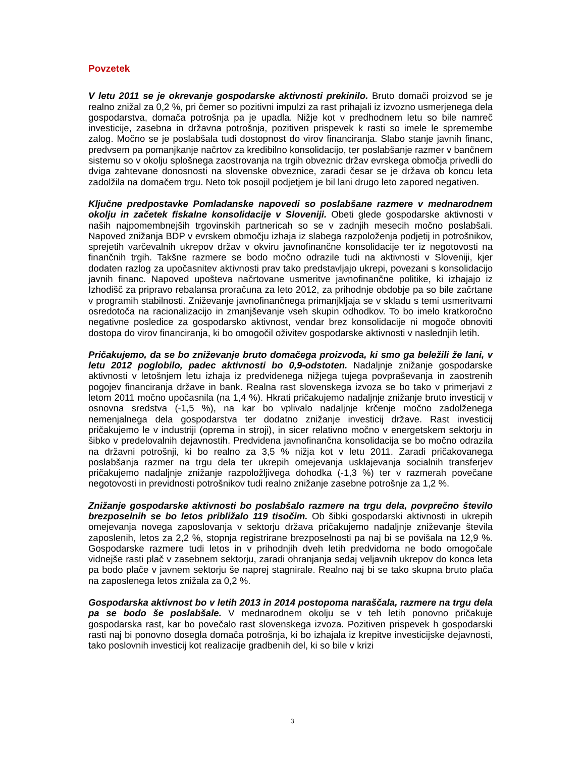Povzetek
V letu 2011 se je okrevanje gospodarske aktivnosti prekinilo. Bruto domači proizvod se je realno znižal za 0,2 %, pri čemer so pozitivni impulzi za rast prihajali iz izvozno usmerjenega dela gospodarstva, domača potrošnja pa je upadla. Nižje kot v predhodnem letu so bile namreč investicije, zasebna in državna potrošnja, pozitiven prispevek k rasti so imele le spremembe zalog. Močno se je poslabšala tudi dostopnost do virov financiranja. Slabo stanje javnih financ, predvsem pa pomanjkanje načrtov za kredibilno konsolidacijo, ter poslabšanje razmer v bančnem sistemu so v okolju splošnega zaostrovanja na trgih obveznic držav evrskega območja privedli do dviga zahtevane donosnosti na slovenske obveznice, zaradi česar se je država ob koncu leta zadolžila na domačem trgu. Neto tok posojil podjetjem je bil lani drugo leto zapored negativen.
Ključne predpostavke Pomladanske napovedi so poslabšane razmere v mednarodnem okolju in začetek fiskalne konsolidacije v Sloveniji. Obeti glede gospodarske aktivnosti v naših najpomembnejših trgovinskih partnericah so se v zadnjih mesecih močno poslabšali. Napoved znižanja BDP v evrskem območju izhaja iz slabega razpoloženja podjetij in potrošnikov, sprejetih varčevalnih ukrepov držav v okviru javnofinančne konsolidacije ter iz negotovosti na finančnih trgih. Takšne razmere se bodo močno odrazile tudi na aktivnosti v Sloveniji, kjer dodaten razlog za upočasnitev aktivnosti prav tako predstavljajo ukrepi, povezani s konsolidacijo javnih financ. Napoved upošteva načrtovane usmeritve javnofinančne politike, ki izhajajo iz Izhodišč za pripravo rebalansa proračuna za leto 2012, za prihodnje obdobje pa so bile začrtane v programih stabilnosti. Zniževanje javnofinančnega primanjkljaja se v skladu s temi usmeritvami osredotoča na racionalizacijo in zmanjševanje vseh skupin odhodkov. To bo imelo kratkoročno negativne posledice za gospodarsko aktivnost, vendar brez konsolidacije ni mogoče obnoviti dostopa do virov financiranja, ki bo omogočil oživitev gospodarske aktivnosti v naslednjih letih.
Pričakujemo, da se bo zniževanje bruto domačega proizvoda, ki smo ga beležili že lani, v letu 2012 poglobilo, padec aktivnosti bo 0,9-odstoten. Nadaljnje znižanje gospodarske aktivnosti v letošnjem letu izhaja iz predvidenega nižjega tujega povpraševanja in zaostrenih pogojev financiranja države in bank. Realna rast slovenskega izvoza se bo tako v primerjavi z letom 2011 močno upočasnila (na 1,4 %). Hkrati pričakujemo nadaljnje znižanje bruto investicij v osnovna sredstva (-1,5 %), na kar bo vplivalo nadaljnje krčenje močno zadolženega nemenjalnega dela gospodarstva ter dodatno znižanje investicij države. Rast investicij pričakujemo le v industriji (oprema in stroji), in sicer relativno močno v energetskem sektorju in šibko v predelovalnih dejavnostih. Predvidena javnofinančna konsolidacija se bo močno odrazila na državni potrošnji, ki bo realno za 3,5 % nižja kot v letu 2011. Zaradi pričakovanega poslabšanja razmer na trgu dela ter ukrepih omejevanja usklajevanja socialnih transferjev pričakujemo nadaljnje znižanje razpoložljivega dohodka (-1,3 %) ter v razmerah povečane negotovosti in previdnosti potrošnikov tudi realno znižanje zasebne potrošnje za 1,2 %.
Znižanje gospodarske aktivnosti bo poslabšalo razmere na trgu dela, povprečno število brezposelnih se bo letos približalo 119 tisočim. Ob šibki gospodarski aktivnosti in ukrepih omejevanja novega zaposlovanja v sektorju država pričakujemo nadaljnje zniževanje števila zaposlenih, letos za 2,2 %, stopnja registrirane brezposelnosti pa naj bi se povišala na 12,9 %. Gospodarske razmere tudi letos in v prihodnjih dveh letih predvidoma ne bodo omogočale vidnejše rasti plač v zasebnem sektorju, zaradi ohranjanja sedaj veljavnih ukrepov do konca leta pa bodo plače v javnem sektorju še naprej stagnirale. Realno naj bi se tako skupna bruto plača na zaposlenega letos znižala za 0,2 %.
Gospodarska aktivnost bo v letih 2013 in 2014 postopoma naraščala, razmere na trgu dela pa se bodo še poslabšale. V mednarodnem okolju se v teh letih ponovno pričakuje gospodarska rast, kar bo povečalo rast slovenskega izvoza. Pozitiven prispevek h gospodarski rasti naj bi ponovno dosegla domača potrošnja, ki bo izhajala iz krepitve investicijske dejavnosti, tako poslovnih investicij kot realizacije gradbenih del, ki so bile v krizi
3